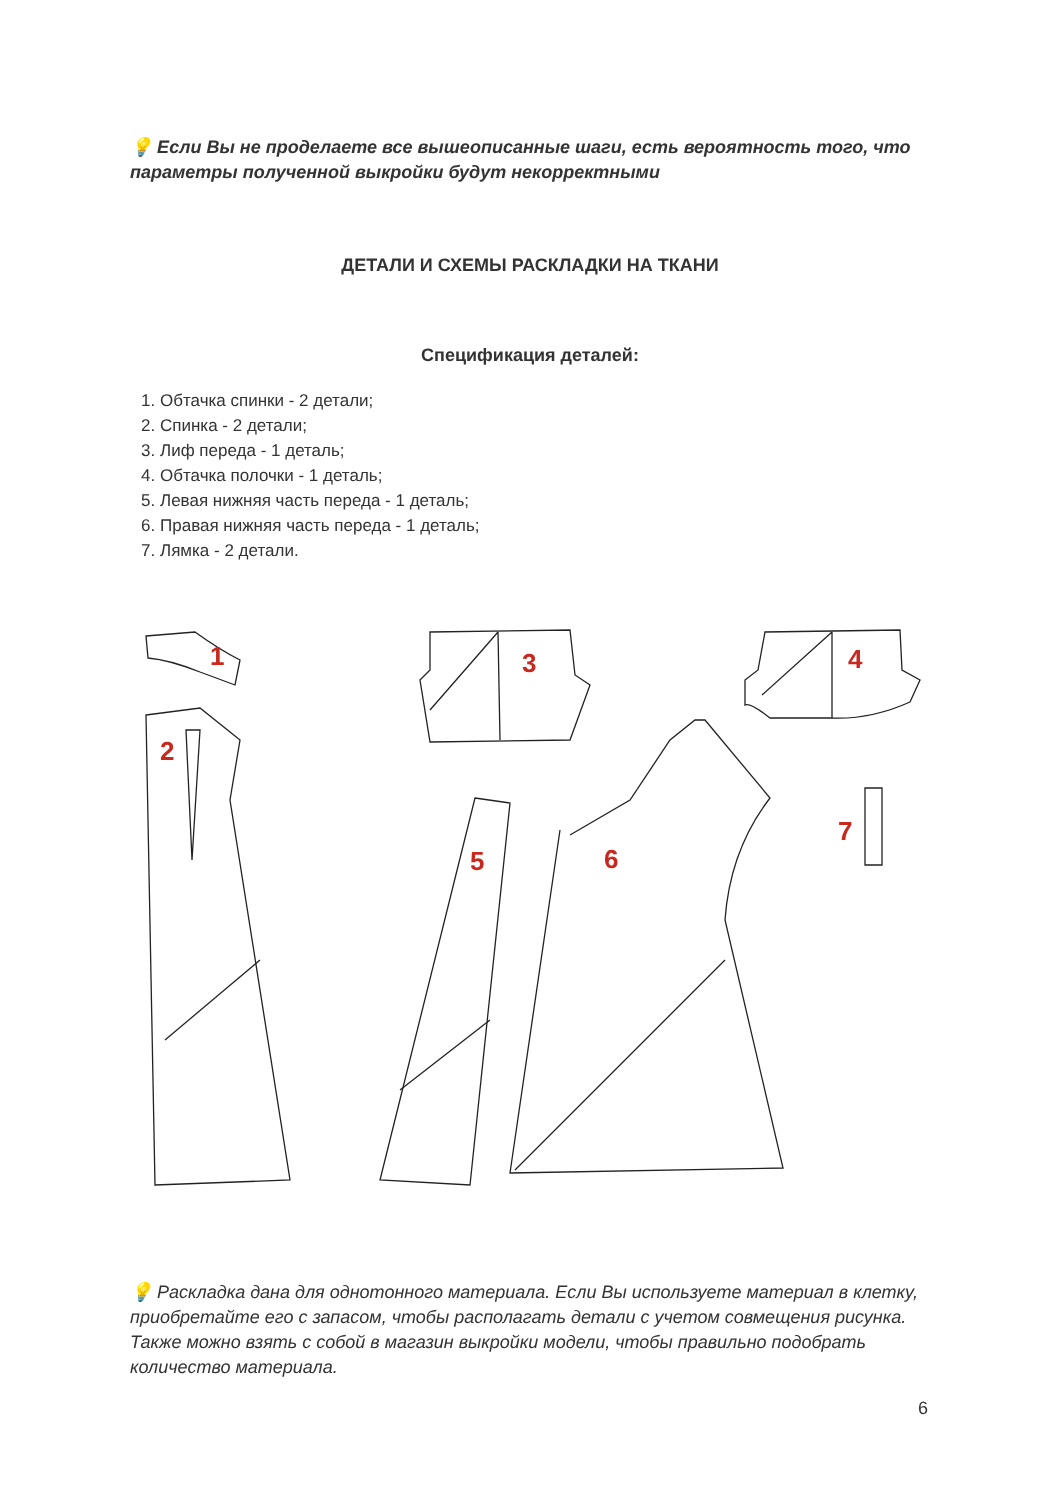💡 Если Вы не проделаете все вышеописанные шаги, есть вероятность того, что параметры полученной выкройки будут некорректными
ДЕТАЛИ И СХЕМЫ РАСКЛАДКИ НА ТКАНИ
Спецификация деталей:
1. Обтачка спинки - 2 детали;
2. Спинка - 2 детали;
3. Лиф переда - 1 деталь;
4. Обтачка полочки - 1 деталь;
5. Левая нижняя часть переда - 1 деталь;
6. Правая нижняя часть переда - 1 деталь;
7. Лямка - 2 детали.
1
2
3
4
5
6
7
💡 Раскладка дана для однотонного материала. Если Вы используете материал в клетку, приобретайте его с запасом, чтобы располагать детали с учетом совмещения рисунка. Также можно взять с собой в магазин выкройки модели, чтобы правильно подобрать количество материала.
6